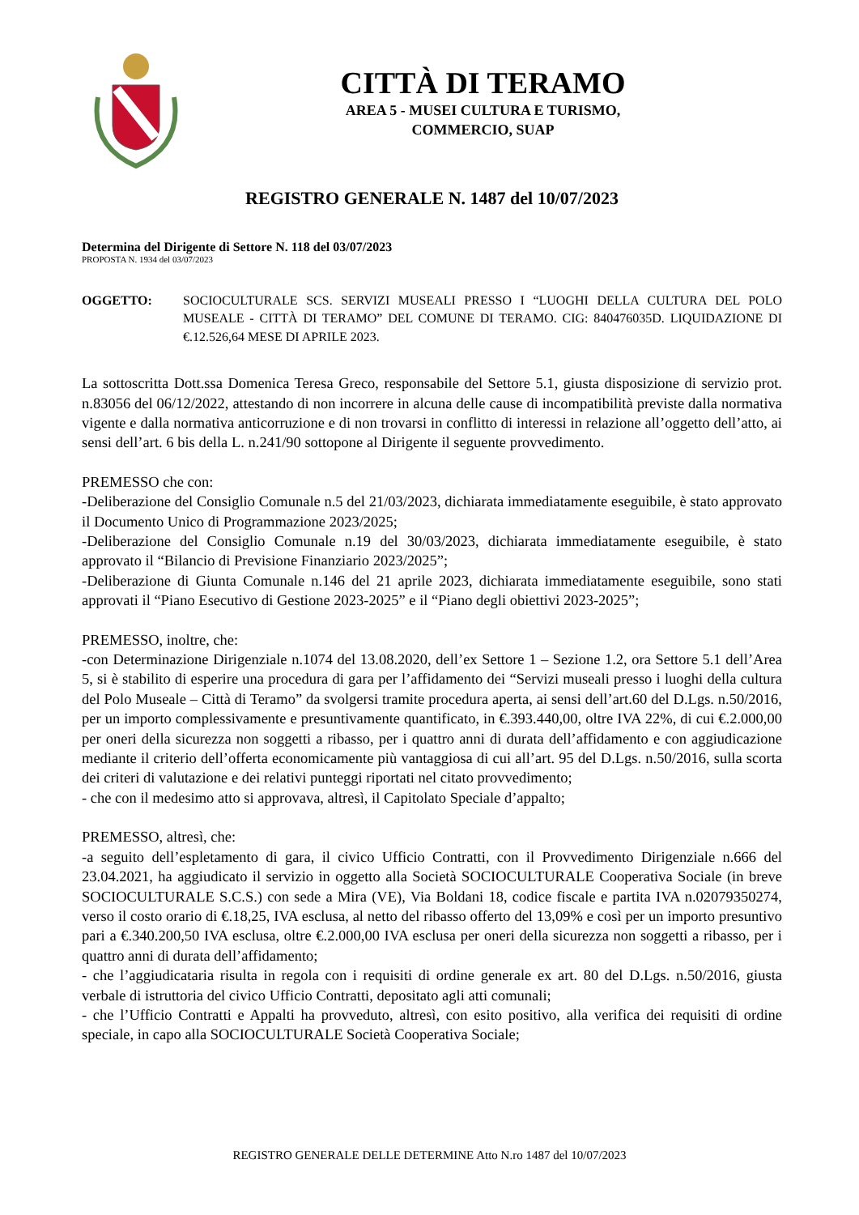CITTÀ DI TERAMO
AREA 5 - MUSEI CULTURA E TURISMO,
COMMERCIO, SUAP
REGISTRO GENERALE N. 1487 del 10/07/2023
Determina del Dirigente di Settore N. 118 del 03/07/2023
PROPOSTA N. 1934 del 03/07/2023
OGGETTO: SOCIOCULTURALE SCS. SERVIZI MUSEALI PRESSO I “LUOGHI DELLA CULTURA DEL POLO MUSEALE - CITTÀ DI TERAMO” DEL COMUNE DI TERAMO. CIG: 840476035D. LIQUIDAZIONE DI €.12.526,64 MESE DI APRILE 2023.
La sottoscritta Dott.ssa Domenica Teresa Greco, responsabile del Settore 5.1, giusta disposizione di servizio prot. n.83056 del 06/12/2022, attestando di non incorrere in alcuna delle cause di incompatibilità previste dalla normativa vigente e dalla normativa anticorruzione e di non trovarsi in conflitto di interessi in relazione all’oggetto dell’atto, ai sensi dell’art. 6 bis della L. n.241/90 sottopone al Dirigente il seguente provvedimento.
PREMESSO che con:
-Deliberazione del Consiglio Comunale n.5 del 21/03/2023, dichiarata immediatamente eseguibile, è stato approvato il Documento Unico di Programmazione 2023/2025;
-Deliberazione del Consiglio Comunale n.19 del 30/03/2023, dichiarata immediatamente eseguibile, è stato approvato il “Bilancio di Previsione Finanziario 2023/2025”;
-Deliberazione di Giunta Comunale n.146 del 21 aprile 2023, dichiarata immediatamente eseguibile, sono stati approvati il “Piano Esecutivo di Gestione 2023-2025” e il “Piano degli obiettivi 2023-2025”;
PREMESSO, inoltre, che:
-con Determinazione Dirigenziale n.1074 del 13.08.2020, dell’ex Settore 1 – Sezione 1.2, ora Settore 5.1 dell’Area 5, si è stabilito di esperire una procedura di gara per l’affidamento dei “Servizi museali presso i luoghi della cultura del Polo Museale – Città di Teramo” da svolgersi tramite procedura aperta, ai sensi dell’art.60 del D.Lgs. n.50/2016, per un importo complessivamente e presuntivamente quantificato, in €.393.440,00, oltre IVA 22%, di cui €.2.000,00 per oneri della sicurezza non soggetti a ribasso, per i quattro anni di durata dell’affidamento e con aggiudicazione mediante il criterio dell’offerta economicamente più vantaggiosa di cui all’art. 95 del D.Lgs. n.50/2016, sulla scorta dei criteri di valutazione e dei relativi punteggi riportati nel citato provvedimento;
- che con il medesimo atto si approvava, altresì, il Capitolato Speciale d’appalto;
PREMESSO, altresì, che:
-a seguito dell’espletamento di gara, il civico Ufficio Contratti, con il Provvedimento Dirigenziale n.666 del 23.04.2021, ha aggiudicato il servizio in oggetto alla Società SOCIOCULTURALE Cooperativa Sociale (in breve SOCIOCULTURALE S.C.S.) con sede a Mira (VE), Via Boldani 18, codice fiscale e partita IVA n.02079350274, verso il costo orario di €.18,25, IVA esclusa, al netto del ribasso offerto del 13,09% e così per un importo presuntivo pari a €.340.200,50 IVA esclusa, oltre €.2.000,00 IVA esclusa per oneri della sicurezza non soggetti a ribasso, per i quattro anni di durata dell’affidamento;
- che l’aggiudicataria risulta in regola con i requisiti di ordine generale ex art. 80 del D.Lgs. n.50/2016, giusta verbale di istruttoria del civico Ufficio Contratti, depositato agli atti comunali;
- che l’Ufficio Contratti e Appalti ha provveduto, altresì, con esito positivo, alla verifica dei requisiti di ordine speciale, in capo alla SOCIOCULTURALE Società Cooperativa Sociale;
REGISTRO GENERALE DELLE DETERMINE Atto N.ro 1487 del 10/07/2023